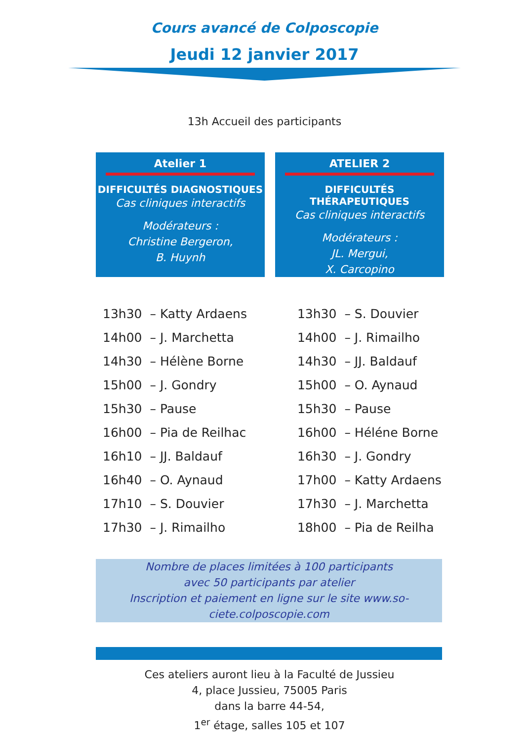Cours avancé de Colposcopie
Jeudi 12 janvier 2017
13h Accueil des participants
Atelier 1
DIFFICULTÉS DIAGNOSTIQUES
Cas cliniques interactifs
Modérateurs :
Christine Bergeron,
B. Huynh
ATELIER 2
DIFFICULTÉS THÉRAPEUTIQUES
Cas cliniques interactifs
Modérateurs :
JL. Mergui,
X. Carcopino
| 13h30 | – Katty Ardaens | | 13h30 | – S. Douvier |
| 14h00 | – J. Marchetta | | 14h00 | – J. Rimailho |
| 14h30 | – Hélène Borne | | 14h30 | – JJ. Baldauf |
| 15h00 | – J. Gondry | | 15h00 | – O. Aynaud |
| 15h30 | – Pause | | 15h30 | – Pause |
| 16h00 | – Pia de Reilhac | | 16h00 | – Héléne Borne |
| 16h10 | – JJ. Baldauf | | 16h30 | – J. Gondry |
| 16h40 | – O. Aynaud | | 17h00 | – Katty Ardaens |
| 17h10 | – S. Douvier | | 17h30 | – J. Marchetta |
| 17h30 | – J. Rimailho | | 18h00 | – Pia de Reilha |
Nombre de places limitées à 100 participants
avec 50 participants par atelier
Inscription et paiement en ligne sur le site www.so-
ciete.colposcopie.com
Ces ateliers auront lieu à la Faculté de Jussieu
4, place Jussieu, 75005 Paris
dans la barre 44-54,
1<sup>er</sup> étage, salles 105 et 107